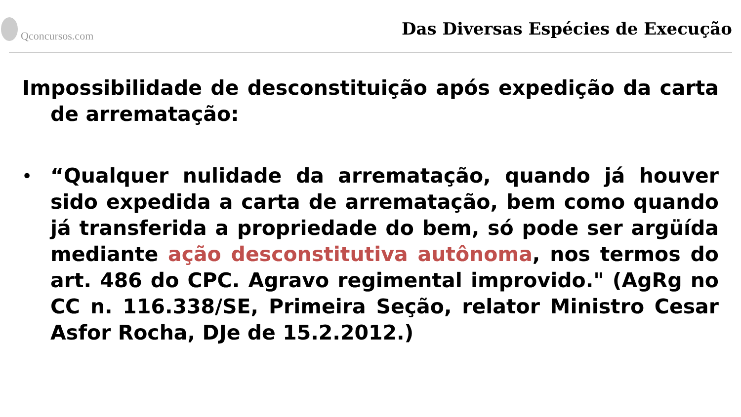Qconcursos.com
Das Diversas Espécies de Execução
Impossibilidade de desconstituição após expedição da carta de arrematação:
•
“Qualquer nulidade da arrematação, quando já houver sido expedida a carta de arrematação, bem como quando já transferida a propriedade do bem, só pode ser argüída mediante ação desconstitutiva autônoma, nos termos do art. 486 do CPC. Agravo regimental improvido." (AgRg no CC n. 116.338/SE, Primeira Seção, relator Ministro Cesar Asfor Rocha, DJe de 15.2.2012.)